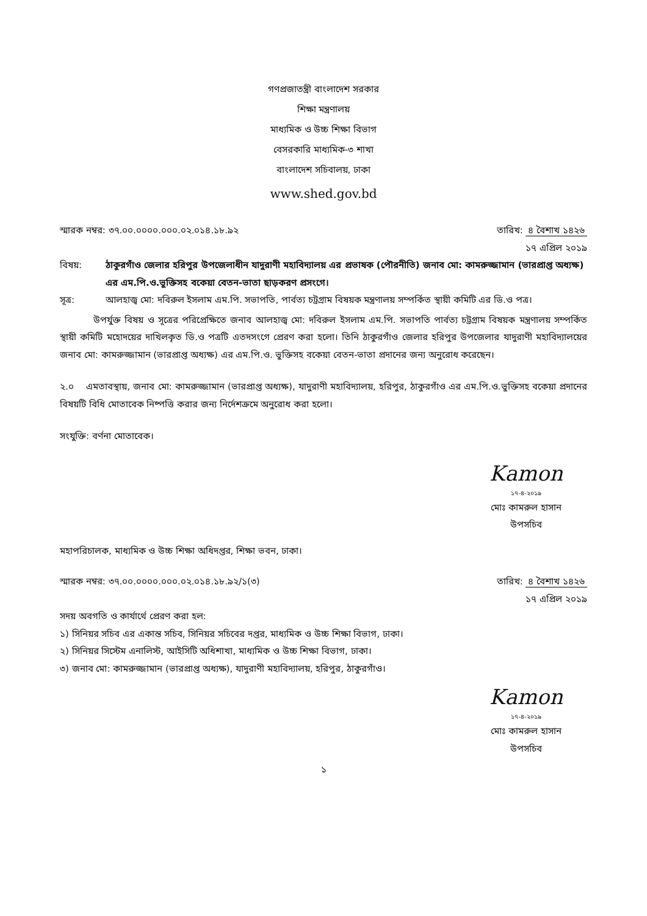গণপ্রজাতন্ত্রী বাংলাদেশ সরকার
শিক্ষা মন্ত্রণালয়
মাধ্যমিক ও উচ্চ শিক্ষা বিভাগ
বেসরকারি মাধ্যমিক-৩ শাখা
বাংলাদেশ সচিবালয়, ঢাকা
www.shed.gov.bd
স্মারক নম্বর: ৩৭.০০.০০০০.০০০.০২.০১৪.১৮.৯২
তারিখ: ৪ বৈশাখ ১৪২৬
১৭ এপ্রিল ২০১৯
বিষয়: ঠাকুরগাঁও জেলার হরিপুর উপজেলাধীন যাদুরাণী মহাবিদ্যালয় এর প্রভাষক (পৌরনীতি) জনাব মো: কামরুজ্জামান (ভারপ্রাপ্ত অধ্যক্ষ) এর এম.পি.ও.ভুক্তিসহ বকেয়া বেতন-ভাতা ছাড়করণ প্রসংগে।
সূত্র: আলহাজ্ব মো: দবিরুল ইসলাম এম.পি. সভাপতি, পার্বত্য চট্রগ্রাম বিষয়ক মন্ত্রণালয় সম্পর্কিত স্থায়ী কমিটি এর ডি.ও পত্র।
উপর্যুক্ত বিষয় ও সূত্রের পরিপ্রেক্ষিতে জনাব আলহাজ্ব মো: দবিরুল ইসলাম এম.পি. সভাপতি পার্বত্য চট্রগ্রাম বিষয়ক মন্ত্রণালয় সম্পর্কিত স্থায়ী কমিটি মহোদয়ের দাখিলকৃত ডি.ও পত্রটি এতদসংগে প্রেরণ করা হলো। তিনি ঠাকুরগাঁও জেলার হরিপুর উপজেলার যাদুরাণী মহাবিদ্যালয়ের জনাব মো: কামরুজ্জামান (ভারপ্রাপ্ত অধ্যক্ষ) এর এম.পি.ও. ভুক্তিসহ বকেয়া বেতন-ভাতা প্রদানের জন্য অনুরোধ করেছেন।
২.০ এমতাবস্থায়, জনাব মো: কামরুজ্জামান (ভারপ্রাপ্ত অধ্যক্ষ), যাদুরাণী মহাবিদ্যালয়, হরিপুর, ঠাকুরগাঁও এর এম.পি.ও.ভুক্তিসহ বকেয়া প্রদানের বিষয়টি বিধি মোতাবেক নিষ্পত্তি করার জন্য নির্দেশক্রমে অনুরোধ করা হলো।
সংযুক্তি: বর্ণনা মোতাবেক।
Kamon
১৭-৪-২০১৯
মোঃ কামরুল হাসান
উপসচিব
মহাপরিচালক, মাধ্যমিক ও উচ্চ শিক্ষা অধিদপ্তর, শিক্ষা ভবন, ঢাকা।
স্মারক নম্বর: ৩৭.০০.০০০০.০০০.০২.০১৪.১৮.৯২/১(৩)
তারিখ: ৪ বৈশাখ ১৪২৬
১৭ এপ্রিল ২০১৯
সদয় অবগতি ও কার্যার্থে প্রেরণ করা হল:
১) সিনিয়র সচিব এর একান্ত সচিব, সিনিয়র সচিবের দপ্তর, মাধ্যমিক ও উচ্চ শিক্ষা বিভাগ, ঢাকা।
২) সিনিয়র সিস্টেম এনালিস্ট, আইসিটি অধিশাখা, মাধ্যমিক ও উচ্চ শিক্ষা বিভাগ, ঢাকা।
৩) জনাব মো: কামরুজ্জামান (ভারপ্রাপ্ত অধ্যক্ষ), যাদুরাণী মহাবিদ্যালয়, হরিপুর, ঠাকুরগাঁও।
Kamon
১৭-৪-২০১৯
মোঃ কামরুল হাসান
উপসচিব
১